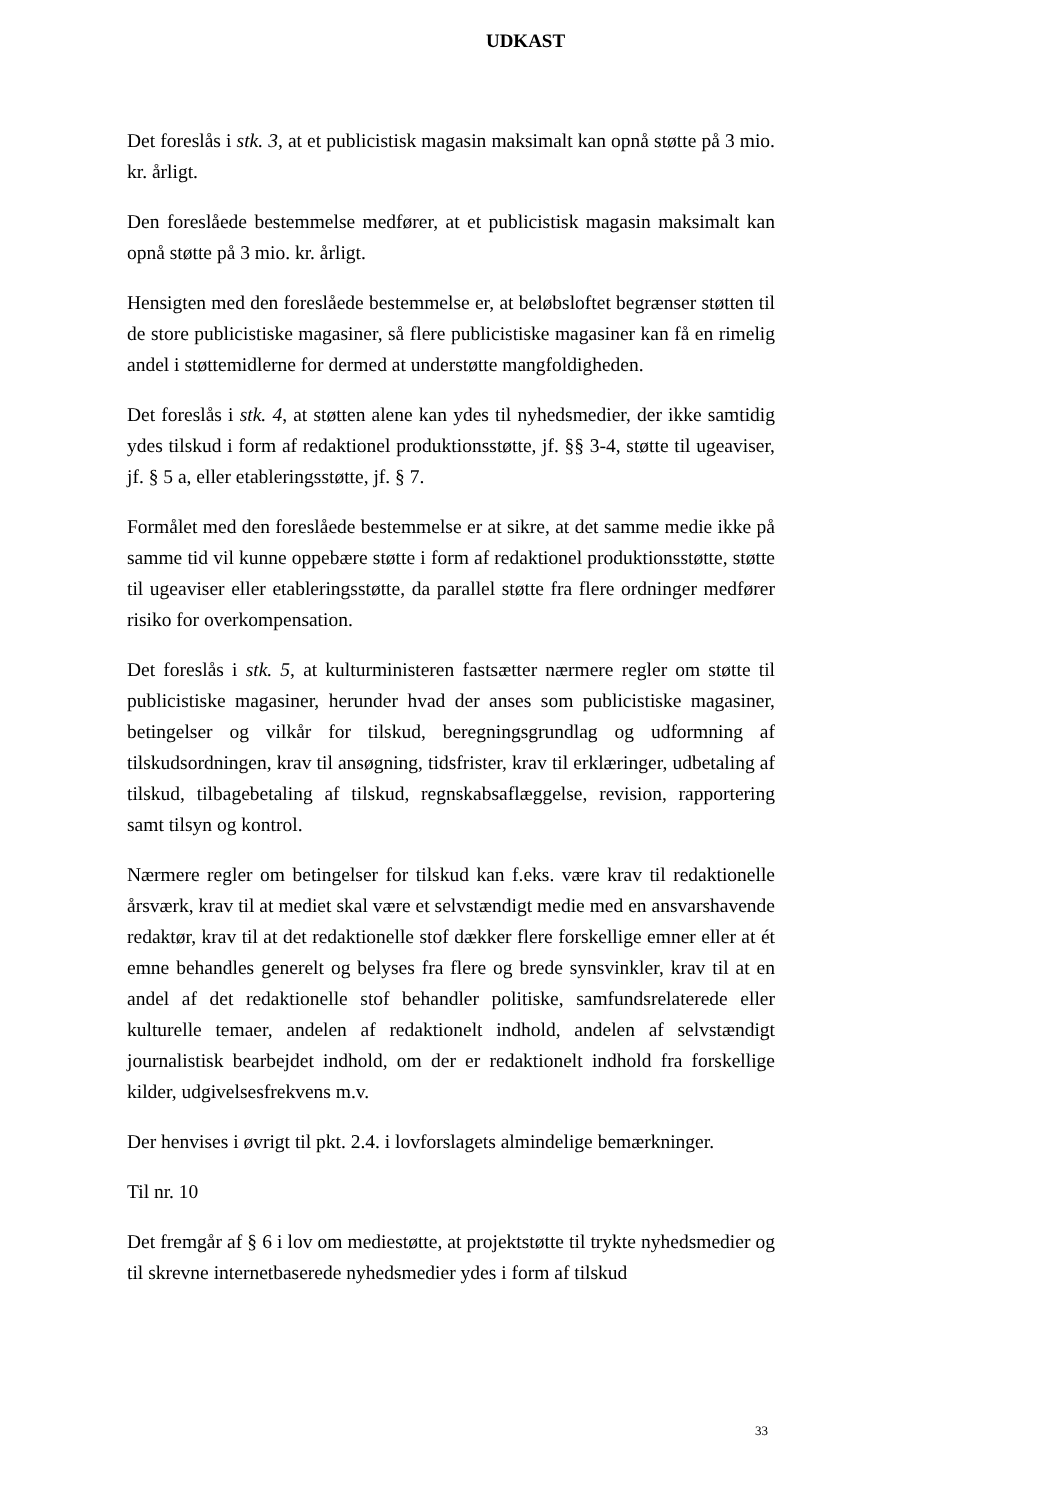UDKAST
Det foreslås i stk. 3, at et publicistisk magasin maksimalt kan opnå støtte på 3 mio. kr. årligt.
Den foreslåede bestemmelse medfører, at et publicistisk magasin maksimalt kan opnå støtte på 3 mio. kr. årligt.
Hensigten med den foreslåede bestemmelse er, at beløbsloftet begrænser støtten til de store publicistiske magasiner, så flere publicistiske magasiner kan få en rimelig andel i støttemidlerne for dermed at understøtte mangfoldigheden.
Det foreslås i stk. 4, at støtten alene kan ydes til nyhedsmedier, der ikke samtidig ydes tilskud i form af redaktionel produktionsstøtte, jf. §§ 3-4, støtte til ugeaviser, jf. § 5 a, eller etableringsstøtte, jf. § 7.
Formålet med den foreslåede bestemmelse er at sikre, at det samme medie ikke på samme tid vil kunne oppebære støtte i form af redaktionel produktionsstøtte, støtte til ugeaviser eller etableringsstøtte, da parallel støtte fra flere ordninger medfører risiko for overkompensation.
Det foreslås i stk. 5, at kulturministeren fastsætter nærmere regler om støtte til publicistiske magasiner, herunder hvad der anses som publicistiske magasiner, betingelser og vilkår for tilskud, beregningsgrundlag og udformning af tilskudsordningen, krav til ansøgning, tidsfrister, krav til erklæringer, udbetaling af tilskud, tilbagebetaling af tilskud, regnskabsaflæggelse, revision, rapportering samt tilsyn og kontrol.
Nærmere regler om betingelser for tilskud kan f.eks. være krav til redaktionelle årsværk, krav til at mediet skal være et selvstændigt medie med en ansvarshavende redaktør, krav til at det redaktionelle stof dækker flere forskellige emner eller at ét emne behandles generelt og belyses fra flere og brede synsvinkler, krav til at en andel af det redaktionelle stof behandler politiske, samfundsrelaterede eller kulturelle temaer, andelen af redaktionelt indhold, andelen af selvstændigt journalistisk bearbejdet indhold, om der er redaktionelt indhold fra forskellige kilder, udgivelsesfrekvens m.v.
Der henvises i øvrigt til pkt. 2.4. i lovforslagets almindelige bemærkninger.
Til nr. 10
Det fremgår af § 6 i lov om mediestøtte, at projektstøtte til trykte nyhedsmedier og til skrevne internetbaserede nyhedsmedier ydes i form af tilskud
33